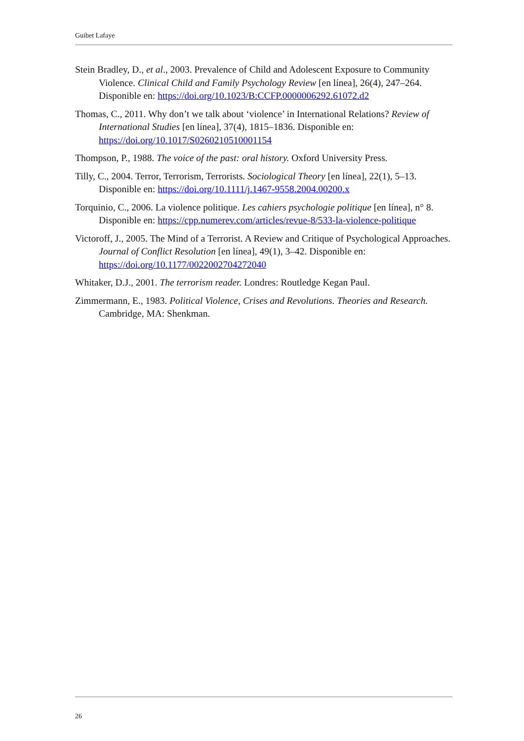Guibet Lafaye
Stein Bradley, D., et al., 2003. Prevalence of Child and Adolescent Exposure to Community Violence. Clinical Child and Family Psychology Review [en línea], 26(4), 247–264. Disponible en: https://doi.org/10.1023/B:CCFP.0000006292.61072.d2
Thomas, C., 2011. Why don’t we talk about ‘violence’ in International Relations? Review of International Studies [en línea], 37(4), 1815–1836. Disponible en: https://doi.org/10.1017/S0260210510001154
Thompson, P., 1988. The voice of the past: oral history. Oxford University Press.
Tilly, C., 2004. Terror, Terrorism, Terrorists. Sociological Theory [en línea], 22(1), 5–13. Disponible en: https://doi.org/10.1111/j.1467-9558.2004.00200.x
Torquinio, C., 2006. La violence politique. Les cahiers psychologie politique [en línea], n° 8. Disponible en: https://cpp.numerev.com/articles/revue-8/533-la-violence-politique
Victoroff, J., 2005. The Mind of a Terrorist. A Review and Critique of Psychological Approaches. Journal of Conflict Resolution [en línea], 49(1), 3–42. Disponible en: https://doi.org/10.1177/0022002704272040
Whitaker, D.J., 2001. The terrorism reader. Londres: Routledge Kegan Paul.
Zimmermann, E., 1983. Political Violence, Crises and Revolutions. Theories and Research. Cambridge, MA: Shenkman.
26